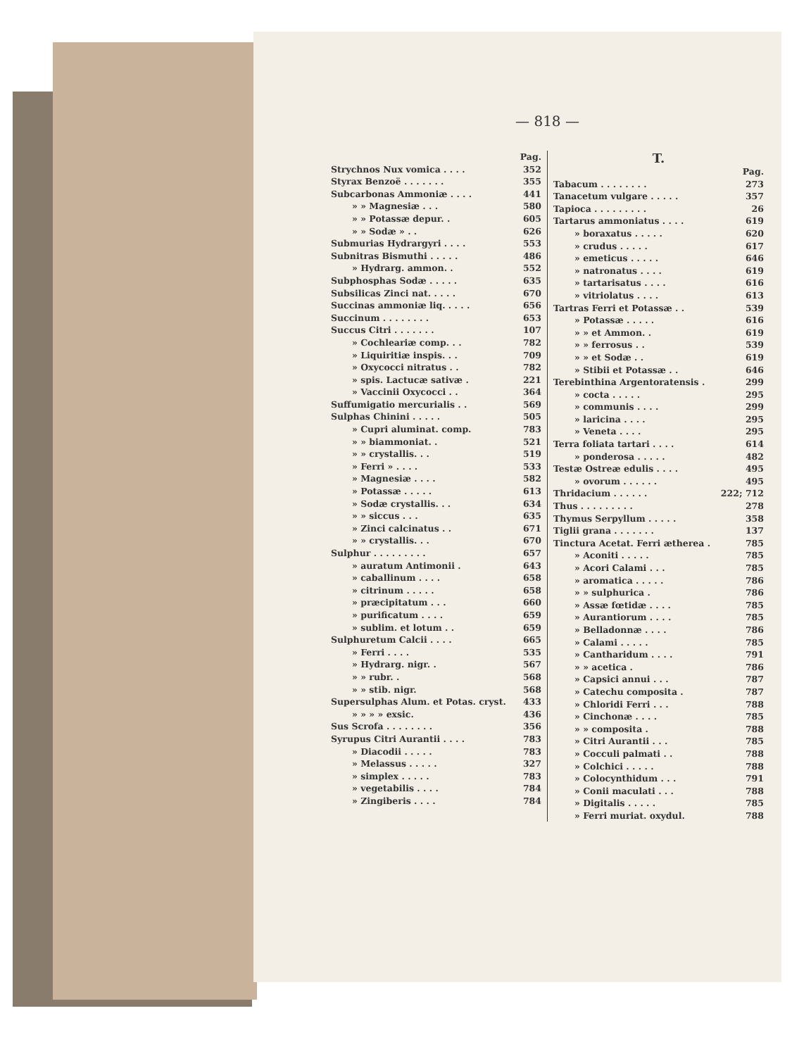— 818 —
| | Pag. |
| Strychnos Nux vomica . . . . | 352 |
| Styrax Benzoë . . . . . . . | 355 |
| Subcarbonas Ammoniæ . . . . | 441 |
| » » Magnesiæ . . . | 580 |
| » » Potassæ depur. . | 605 |
| » » Sodæ » . . | 626 |
| Submurias Hydrargyri . . . . | 553 |
| Subnitras Bismuthi . . . . . | 486 |
| » Hydrarg. ammon. . | 552 |
| Subphosphas Sodæ . . . . . | 635 |
| Subsilicas Zinci nat. . . . . | 670 |
| Succinas ammoniæ liq. . . . . | 656 |
| Succinum . . . . . . . . | 653 |
| Succus Citri . . . . . . . | 107 |
| » Cochleariæ comp. . . | 782 |
| » Liquiritiæ inspis. . . | 709 |
| » Oxycocci nitratus . . | 782 |
| » spis. Lactucæ sativæ . | 221 |
| » Vaccinii Oxycocci . . | 364 |
| Suffumigatio mercurialis . . | 569 |
| Sulphas Chinini . . . . . | 505 |
| » Cupri aluminat. comp. | 783 |
| » » biammoniat. . | 521 |
| » » crystallis. . . | 519 |
| » Ferri » . . . . | 533 |
| » Magnesiæ . . . . | 582 |
| » Potassæ . . . . . | 613 |
| » Sodæ crystallis. . . | 634 |
| » » siccus . . . | 635 |
| » Zinci calcinatus . . | 671 |
| » » crystallis. . . | 670 |
| Sulphur . . . . . . . . . | 657 |
| » auratum Antimonii . | 643 |
| » caballinum . . . . | 658 |
| » citrinum . . . . . | 658 |
| » præcipitatum . . . | 660 |
| » purificatum . . . . | 659 |
| » sublim. et lotum . . | 659 |
| Sulphuretum Calcii . . . . | 665 |
| » Ferri . . . . | 535 |
| » Hydrarg. nigr. . | 567 |
| » » rubr. . | 568 |
| » » stib. nigr. | 568 |
| Supersulphas Alum. et Potas. cryst. | 433 |
| » » » » exsic. | 436 |
| Sus Scrofa . . . . . . . . | 356 |
| Syrupus Citri Aurantii . . . . | 783 |
| » Diacodii . . . . . | 783 |
| » Melassus . . . . . | 327 |
| » simplex . . . . . | 783 |
| » vegetabilis . . . . | 784 |
| » Zingiberis . . . . | 784 |
T.
| | Pag. |
| Tabacum . . . . . . . . | 273 |
| Tanacetum vulgare . . . . . | 357 |
| Tapioca . . . . . . . . . | 26 |
| Tartarus ammoniatus . . . . | 619 |
| » boraxatus . . . . . | 620 |
| » crudus . . . . . | 617 |
| » emeticus . . . . . | 646 |
| » natronatus . . . . | 619 |
| » tartarisatus . . . . | 616 |
| » vitriolatus . . . . | 613 |
| Tartras Ferri et Potassæ . . | 539 |
| » Potassæ . . . . . | 616 |
| » » et Ammon. . | 619 |
| » » ferrosus . . | 539 |
| » » et Sodæ . . | 619 |
| » Stibii et Potassæ . . | 646 |
| Terebinthina Argentoratensis . | 299 |
| » cocta . . . . . | 295 |
| » communis . . . . | 299 |
| » laricina . . . . | 295 |
| » Veneta . . . . | 295 |
| Terra foliata tartari . . . . | 614 |
| » ponderosa . . . . . | 482 |
| Testæ Ostreæ edulis . . . . | 495 |
| » ovorum . . . . . . | 495 |
| Thridacium . . . . . . | 222; 712 |
| Thus . . . . . . . . . | 278 |
| Thymus Serpyllum . . . . . | 358 |
| Tiglii grana . . . . . . . | 137 |
| Tinctura Acetat. Ferri ætherea . | 785 |
| » Aconiti . . . . . | 785 |
| » Acori Calami . . . | 785 |
| » aromatica . . . . . | 786 |
| » » sulphurica . | 786 |
| » Assæ fœtidæ . . . . | 785 |
| » Aurantiorum . . . . | 785 |
| » Belladonnæ . . . . | 786 |
| » Calami . . . . . | 785 |
| » Cantharidum . . . . | 791 |
| » » acetica . | 786 |
| » Capsici annui . . . | 787 |
| » Catechu composita . | 787 |
| » Chloridi Ferri . . . | 788 |
| » Cinchonæ . . . . | 785 |
| » » composita . | 788 |
| » Citri Aurantii . . . | 785 |
| » Cocculi palmati . . | 788 |
| » Colchici . . . . . | 788 |
| » Colocynthidum . . . | 791 |
| » Conii maculati . . . | 788 |
| » Digitalis . . . . . | 785 |
| » Ferri muriat. oxydul. | 788 |